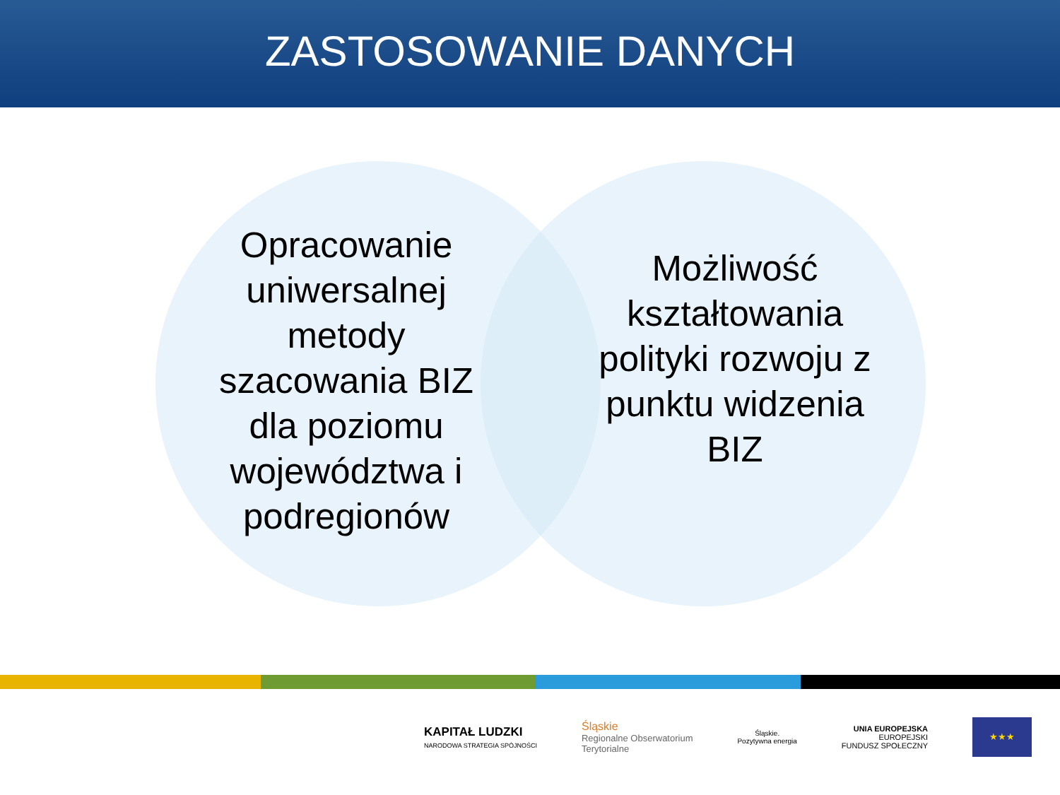ZASTOSOWANIE DANYCH
Opracowanie uniwersalnej metody szacowania BIZ dla poziomu województwa i podregionów
Możliwość kształtowania polityki rozwoju z punktu widzenia BIZ
KAPITAŁ LUDZKI
NARODOWA STRATEGIA SPÓJNOŚCI
Śląskie
Regionalne Obserwatorium
Terytorialne
Śląskie.
Pozytywna energia
UNIA EUROPEJSKA
EUROPEJSKI
FUNDUSZ SPOŁECZNY
★★★